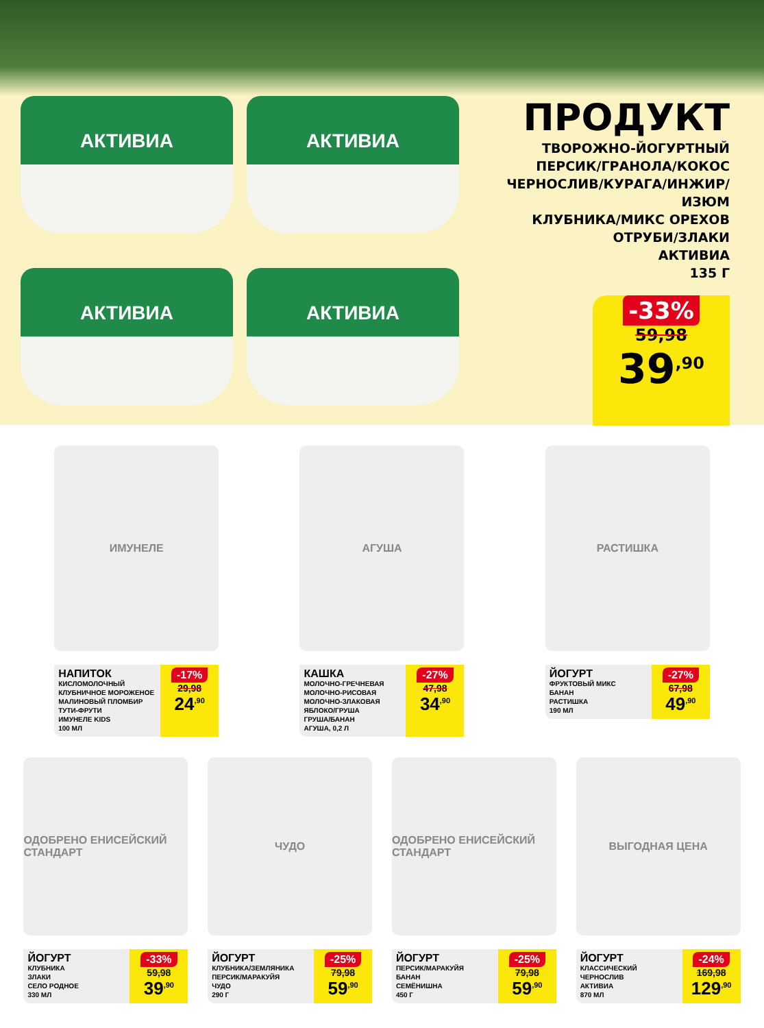АКТИВИА
АКТИВИА
АКТИВИА
АКТИВИА
ПРОДУКТ
ТВОРОЖНО-ЙОГУРТНЫЙ
ПЕРСИК/ГРАНОЛА/КОКОС
ЧЕРНОСЛИВ/КУРАГА/ИНЖИР/ИЗЮМ
КЛУБНИКА/МИКС ОРЕХОВ
ОТРУБИ/ЗЛАКИ
АКТИВИА
135 Г
-33%
59,98
39<sup>,90</sup>
ИМУНЕЛЕ
НАПИТОК
КИСЛОМОЛОЧНЫЙ
КЛУБНИЧНОЕ МОРОЖЕНОЕ
МАЛИНОВЫЙ ПЛОМБИР
ТУТИ-ФРУТИ
ИМУНЕЛЕ KIDS
100 МЛ
-17%
29,98
24<sup>,90</sup>
АГУША
КАШКА
МОЛОЧНО-ГРЕЧНЕВАЯ
МОЛОЧНО-РИСОВАЯ
МОЛОЧНО-ЗЛАКОВАЯ
ЯБЛОКО/ГРУША
ГРУША/БАНАН
АГУША, 0,2 Л
-27%
47,98
34<sup>,90</sup>
РАСТИШКА
ЙОГУРТ
ФРУКТОВЫЙ МИКС
БАНАН
РАСТИШКА
190 МЛ
-27%
67,98
49<sup>,90</sup>
ОДОБРЕНО ЕНИСЕЙСКИЙ СТАНДАРТ
ЙОГУРТ
КЛУБНИКА
ЗЛАКИ
СЕЛО РОДНОЕ
330 МЛ
-33%
59,98
39<sup>,90</sup>
ЧУДО
ЙОГУРТ
КЛУБНИКА/ЗЕМЛЯНИКА
ПЕРСИК/МАРАКУЙЯ
ЧУДО
290 Г
-25%
79,98
59<sup>,90</sup>
ОДОБРЕНО ЕНИСЕЙСКИЙ СТАНДАРТ
ЙОГУРТ
ПЕРСИК/МАРАКУЙЯ
БАНАН
СЕМЁНИШНА
450 Г
-25%
79,98
59<sup>,90</sup>
ВЫГОДНАЯ ЦЕНА
ЙОГУРТ
КЛАССИЧЕСКИЙ
ЧЕРНОСЛИВ
АКТИВИА
870 МЛ
-24%
169,98
129<sup>,90</sup>